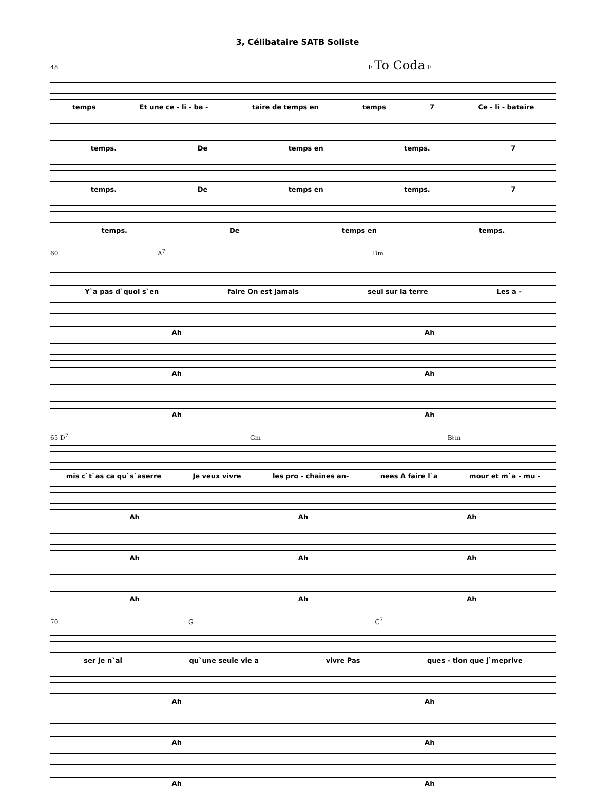3, Célibataire SATB Soliste
48 F To Coda F
temps Et une ce - li - ba - taire de temps en temps 7 Ce - li - bataire
temps. De temps en temps. 7
temps. De temps en temps. 7
temps. De temps en temps.
60 A<sup>7</sup> Dm
Y`a pas d`quoi s`en faire On est jamais seul sur la terre Les a -
Ah Ah
Ah Ah
Ah Ah
65 D<sup>7</sup> Gm B♭m
mis c`t`as ca qu`s`aserre Je veux vivre les pro - chaines an- nees A faire l`a mour et m`a - mu -
Ah Ah Ah
Ah Ah Ah
Ah Ah Ah
70 G C<sup>7</sup>
ser Je n`ai qu`une seule vie a vivre Pas ques - tion que j`meprive
Ah Ah
Ah Ah
Ah Ah